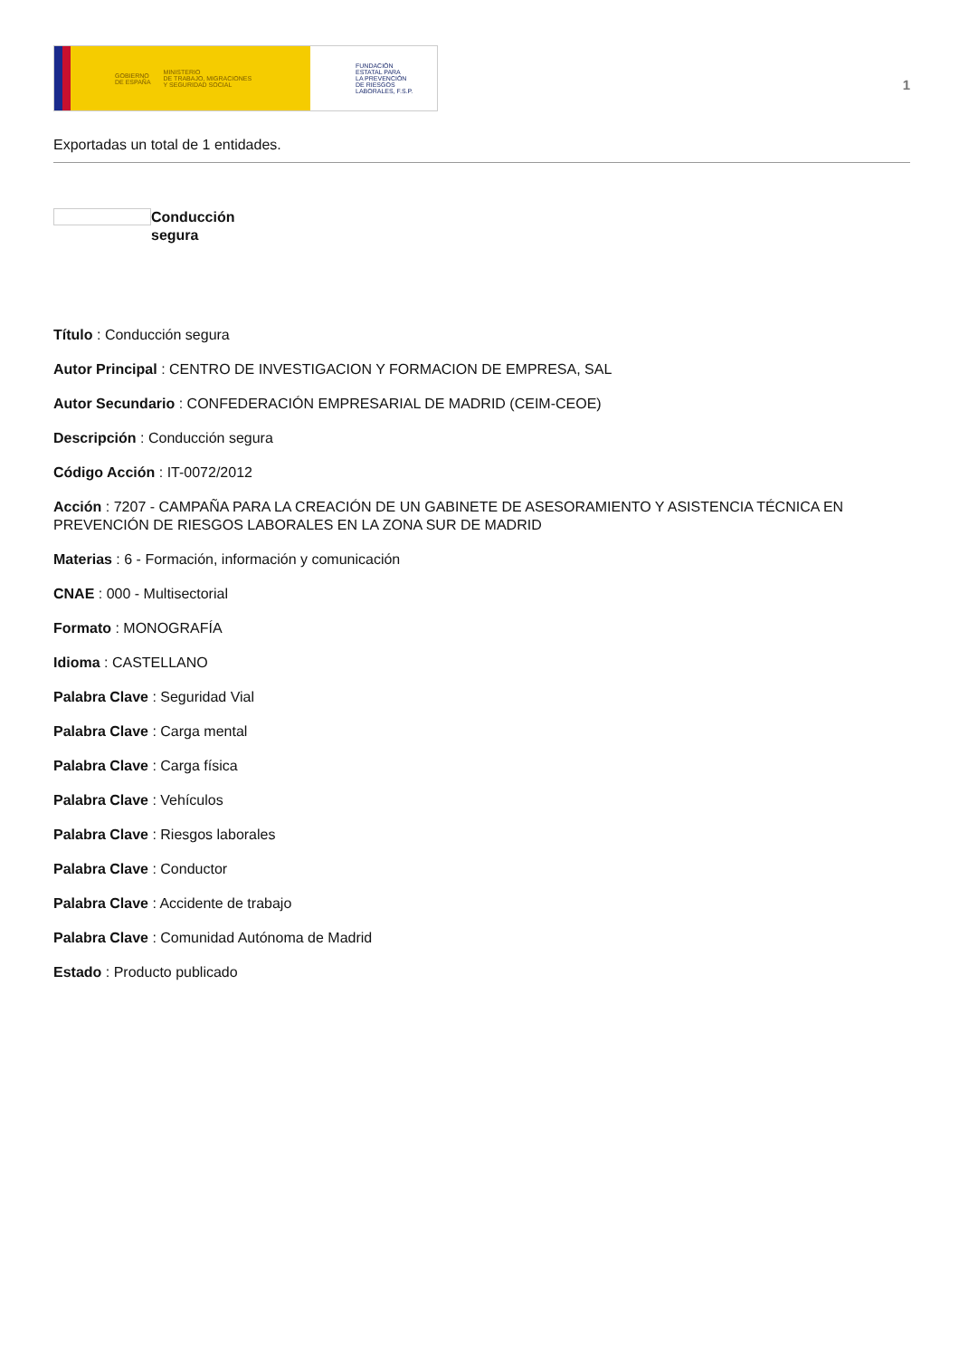GOBIERNO
DE ESPAÑA MINISTERIO
DE TRABAJO, MIGRACIONES
Y SEGURIDAD SOCIAL
FUNDACIÓN
ESTATAL PARA
LA PREVENCIÓN
DE RIESGOS
LABORALES, F.S.P.
1
Exportadas un total de 1 entidades.
Conducción segura
Título : Conducción segura
Autor Principal : CENTRO DE INVESTIGACION Y FORMACION DE EMPRESA, SAL
Autor Secundario : CONFEDERACIÓN EMPRESARIAL DE MADRID (CEIM-CEOE)
Descripción : Conducción segura
Código Acción : IT-0072/2012
Acción : 7207 - CAMPAÑA PARA LA CREACIÓN DE UN GABINETE DE ASESORAMIENTO Y ASISTENCIA TÉCNICA EN PREVENCIÓN DE RIESGOS LABORALES EN LA ZONA SUR DE MADRID
Materias : 6 - Formación, información y comunicación
CNAE : 000 - Multisectorial
Formato : MONOGRAFÍA
Idioma : CASTELLANO
Palabra Clave : Seguridad Vial
Palabra Clave : Carga mental
Palabra Clave : Carga física
Palabra Clave : Vehículos
Palabra Clave : Riesgos laborales
Palabra Clave : Conductor
Palabra Clave : Accidente de trabajo
Palabra Clave : Comunidad Autónoma de Madrid
Estado : Producto publicado